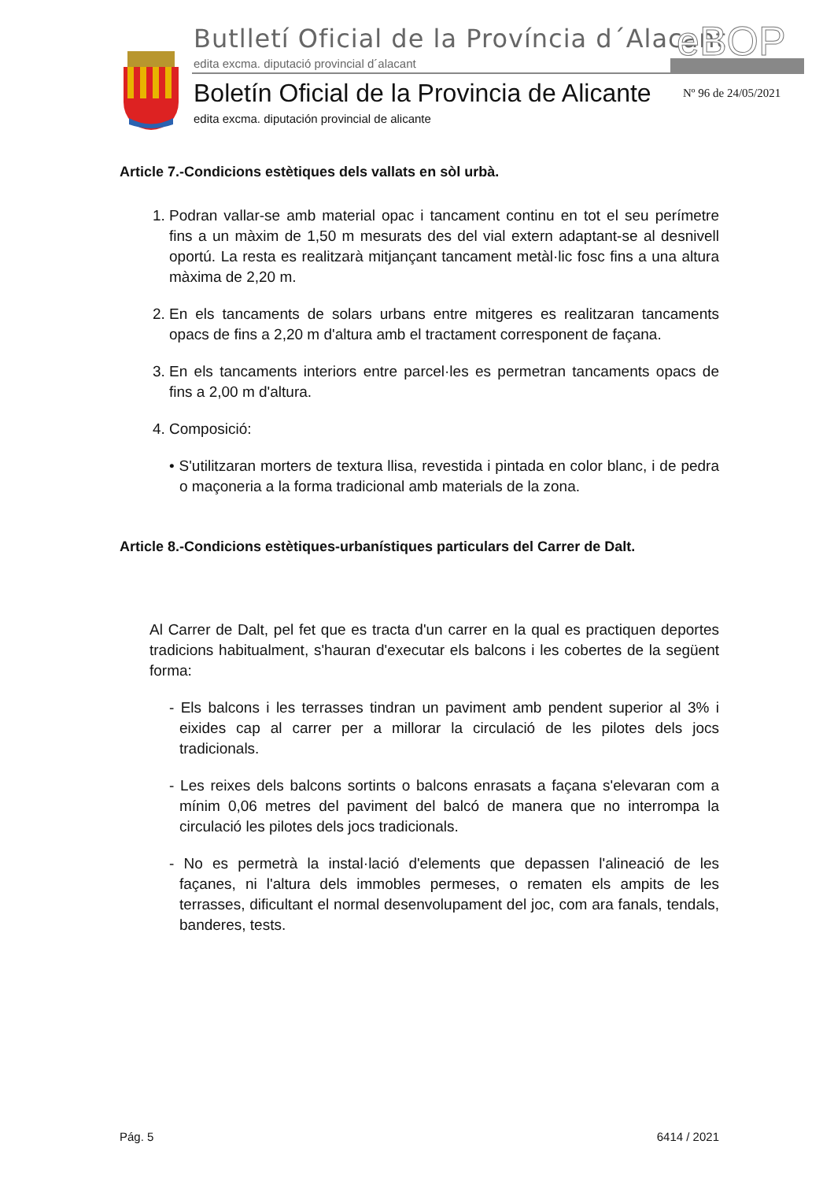Butlletí Oficial de la Província d´Alacant
edita excma. diputació provincial d´alacant
eBOP
Boletín Oficial de la Provincia de Alicante
edita excma. diputación provincial de alicante
Nº 96 de 24/05/2021
Article 7.-Condicions estètiques dels vallats en sòl urbà.
1. Podran vallar-se amb material opac i tancament continu en tot el seu perímetre fins a un màxim de 1,50 m mesurats des del vial extern adaptant-se al desnivell oportú. La resta es realitzarà mitjançant tancament metàl·lic fosc fins a una altura màxima de 2,20 m.
2. En els tancaments de solars urbans entre mitgeres es realitzaran tancaments opacs de fins a 2,20 m d'altura amb el tractament corresponent de façana.
3. En els tancaments interiors entre parcel·les es permetran tancaments opacs de fins a 2,00 m d'altura.
4. Composició:
• S'utilitzaran morters de textura llisa, revestida i pintada en color blanc, i de pedra o maçoneria a la forma tradicional amb materials de la zona.
Article 8.-Condicions estètiques-urbanístiques particulars del Carrer de Dalt.
Al Carrer de Dalt, pel fet que es tracta d'un carrer en la qual es practiquen deportes tradicions habitualment, s'hauran d'executar els balcons i les cobertes de la següent forma:
- Els balcons i les terrasses tindran un paviment amb pendent superior al 3% i eixides cap al carrer per a millorar la circulació de les pilotes dels jocs tradicionals.
- Les reixes dels balcons sortints o balcons enrasats a façana s'elevaran com a mínim 0,06 metres del paviment del balcó de manera que no interrompa la circulació les pilotes dels jocs tradicionals.
- No es permetrà la instal·lació d'elements que depassen l'alineació de les façanes, ni l'altura dels immobles permeses, o rematen els ampits de les terrasses, dificultant el normal desenvolupament del joc, com ara fanals, tendals, banderes, tests.
Pág. 5 6414 / 2021